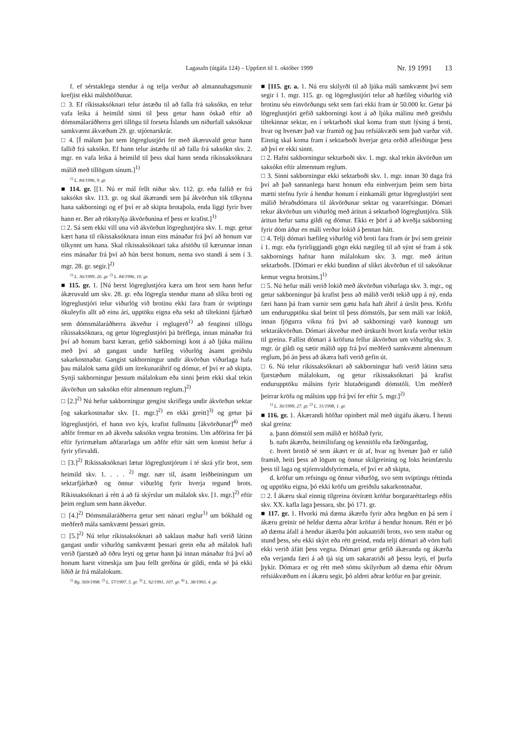Lagasafn (útgáfa 124) – Uppfært til 1. október 1999 Nr. 19 1991 13
f. ef sérstaklega stendur á og telja verður að almannahagsmunir krefjist ekki málshöfðunar.
□ 3. Ef ríkissaksóknari telur ástæðu til að falla frá saksókn, en telur vafa leika á heimild sinni til þess getur hann óskað eftir að dómsmálaráðherra geri tillögu til forseta Íslands um niðurfall saksóknar samkvæmt ákvæðum 29. gr. stjórnarskrár.
□ 4. [Í málum þar sem lögreglustjóri fer með ákæruvald getur hann fallið frá saksókn. Ef hann telur ástæðu til að falla frá saksókn skv. 2. mgr. en vafa leika á heimild til þess skal hann senda ríkissaksóknara málið með tillögum sínum.]<sup>1)</sup>
<sup>1)</sup> L. 84/1996, 9. gr.
■ 114. gr. [[1. Nú er mál fellt niður skv. 112. gr. eða fallið er frá saksókn skv. 113. gr. og skal ákærandi sem þá ákvörðun tók tilkynna hana sakborningi og ef því er að skipta brotaþola, enda liggi fyrir hver hann er. Ber að rökstyðja ákvörðunina ef þess er krafist.]<sup>1)</sup>
□ 2. Sá sem ekki vill una við ákvörðun lögreglustjóra skv. 1. mgr. getur kært hana til ríkissaksóknara innan eins mánaðar frá því að honum var tilkynnt um hana. Skal ríkissaksóknari taka afstöðu til kærunnar innan eins mánaðar frá því að hún berst honum, nema svo standi á sem í 3. mgr. 28. gr. segir.]<sup>2)</sup>
<sup>1)</sup> L. 36/1999, 26. gr. <sup>2)</sup> L. 84/1996, 10. gr.
■ 115. gr. 1. [Nú berst lögreglustjóra kæra um brot sem hann hefur ákæruvald um skv. 28. gr. eða lögregla stendur mann að slíku broti og lögreglustjóri telur viðurlög við brotinu ekki fara fram úr sviptingu ökuleyfis allt að einu ári, upptöku eigna eða sekt að tiltekinni fjárhæð sem dómsmálaráðherra ákveður í reglugerð<sup>1)</sup> að fenginni tillögu ríkissaksóknara, og getur lögreglustjóri þá bréflega, innan mánaðar frá því að honum barst kæran, gefið sakborningi kost á að ljúka málinu með því að gangast undir hæfileg viðurlög ásamt greiðslu sakarkostnaðar. Gangist sakborningur undir ákvörðun viðurlaga hafa þau málalok sama gildi um ítrekunaráhrif og dómur, ef því er að skipta. Synji sakborningur þessum málalokum eða sinni þeim ekki skal tekin ákvörðun um saksókn eftir almennum reglum.]<sup>2)</sup>
□ [2.]<sup>2)</sup> Nú hefur sakborningur gengist skriflega undir ákvörðun sektar [og sakarkostnaðar skv. [1. mgr.]<sup>2)</sup> en ekki greitt]<sup>3)</sup> og getur þá lögreglustjóri, ef hann svo kýs, krafist fullnustu [ákvörðunar]<sup>4)</sup> með aðför fremur en að ákveða saksókn vegna brotsins. Um aðförina fer þá eftir fyrirmælum aðfararlaga um aðför eftir sátt sem komist hefur á fyrir yfirvaldi.
□ [3.]<sup>2)</sup> Ríkissaksóknari lætur lögreglustjórum í té skrá yfir brot, sem heimild skv. 1. . . . <sup>2)</sup> mgr. nær til, ásamt leiðbeiningum um sektarfjárhæð og önnur viðurlög fyrir hverja tegund brots. Ríkissaksóknari á rétt á að fá skýrslur um málalok skv. [1. mgr.]<sup>2)</sup> eftir þeim reglum sem hann ákveður.
□ [4.]<sup>2)</sup> Dómsmálaráðherra getur sett nánari reglur<sup>1)</sup> um bókhald og meðferð mála samkvæmt þessari grein.
□ [5.]<sup>2)</sup> Nú telur ríkissaksóknari að saklaus maður hafi verið látinn gangast undir viðurlög samkvæmt þessari grein eða að málalok hafi verið fjarstæð að öðru leyti og getur hann þá innan mánaðar frá því að honum barst vitneskja um þau fellt gerðina úr gildi, enda sé þá ekki liðið ár frá málalokum.
<sup>1)</sup> Rg. 569/1998. <sup>2)</sup> L. 57/1997, 5. gr. <sup>3)</sup> L. 92/1991, 107. gr. <sup>4)</sup> L. 38/1993, 4. gr.
■ [115. gr. a. 1. Nú eru skilyrði til að ljúka máli samkvæmt því sem segir í 1. mgr. 115. gr. og lögreglustjóri telur að hæfileg viðurlög við brotinu séu einvörðungu sekt sem fari ekki fram úr 50.000 kr. Getur þá lögreglustjóri gefið sakborningi kost á að ljúka málinu með greiðslu tiltekinnar sektar, en í sektarboði skal koma fram stutt lýsing á broti, hvar og hvenær það var framið og þau refsiákvæði sem það varðar við. Einnig skal koma fram í sektarboði hverjar geta orðið afleiðingar þess að því er ekki sinnt.
□ 2. Hafni sakborningur sektarboði skv. 1. mgr. skal tekin ákvörðun um saksókn eftir almennum reglum.
□ 3. Sinni sakborningur ekki sektarboði skv. 1. mgr. innan 30 daga frá því að það sannanlega barst honum eða einhverjum þeim sem birta mætti stefnu fyrir á hendur honum í einkamáli getur lögreglustjóri sent málið héraðsdómara til ákvörðunar sektar og vararefsingar. Dómari tekur ákvörðun um viðurlög með áritun á sektarboð lögreglustjóra. Slík áritun hefur sama gildi og dómur. Ekki er þörf á að kveðja sakborning fyrir dóm áður en máli verður lokið á þennan hátt.
□ 4. Telji dómari hæfileg viðurlög við broti fara fram úr því sem greinir í 1. mgr. eða fyrirliggjandi gögn ekki nægileg til að sýnt sé fram á sök sakbornings hafnar hann málalokum skv. 3. mgr. með áritun sektarboðs. [Dómari er ekki bundinn af slíkri ákvörðun ef til saksóknar kemur vegna brotsins.]<sup>1)</sup>
□ 5. Nú hefur máli verið lokið með ákvörðun viðurlaga skv. 3. mgr., og getur sakborningur þá krafist þess að málið verði tekið upp á ný, enda færi hann þá fram varnir sem gætu hafa haft áhrif á úrslit þess. Kröfu um endurupptöku skal beint til þess dómstóls, þar sem máli var lokið, innan fjögurra vikna frá því að sakborningi varð kunnugt um sektarákvörðun. Dómari ákveður með úrskurði hvort krafa verður tekin til greina. Fallist dómari á kröfuna fellur ákvörðun um viðurlög skv. 3. mgr. úr gildi og sætir málið upp frá því meðferð samkvæmt almennum reglum, þó án þess að ákæra hafi verið gefin út.
□ 6. Nú telur ríkissaksóknari að sakborningur hafi verið látinn sæta fjarstæðum málalokum, og getur ríkissaksóknari þá krafist endurupptöku málsins fyrir hlutaðeigandi dómstóli. Um meðferð þeirrar kröfu og málsins upp frá því fer eftir 5. mgr.]<sup>2)</sup>
<sup>1)</sup> L. 36/1999, 27. gr. <sup>2)</sup> L. 31/1998, 1. gr.
■ 116. gr. 1. Ákærandi höfðar opinbert mál með útgáfu ákæru. Í henni skal greina:
a. þann dómstól sem málið er höfðað fyrir,
b. nafn ákærða, heimilisfang og kennitölu eða fæðingardag,
c. hvert brotið sé sem ákært er út af, hvar og hvenær það er talið framið, heiti þess að lögum og önnur skilgreining og loks heimfærslu þess til laga og stjórnvaldsfyrirmæla, ef því er að skipta,
d. kröfur um refsingu og önnur viðurlög, svo sem sviptingu réttinda og upptöku eigna, þó ekki kröfu um greiðslu sakarkostnaðar.
□ 2. Í ákæru skal einnig tilgreina ótvírætt kröfur borgararéttarlegs eðlis skv. XX. kafla laga þessara, sbr. þó 171. gr.
■ 117. gr. 1. Hvorki má dæma ákærða fyrir aðra hegðun en þá sem í ákæru greinir né heldur dæma aðrar kröfur á hendur honum. Rétt er þó að dæma áfall á hendur ákærða þótt aukaatriði brots, svo sem staður og stund þess, séu ekki skýrt eða rétt greind, enda telji dómari að vörn hafi ekki verið áfátt þess vegna. Dómari getur gefið ákæranda og ákærða eða verjanda færi á að tjá sig um sakaratriði að þessu leyti, ef þurfa þykir. Dómara er og rétt með sömu skilyrðum að dæma eftir öðrum refsiákvæðum en í ákæru segir, þó aldrei aðrar kröfur en þar greinir.